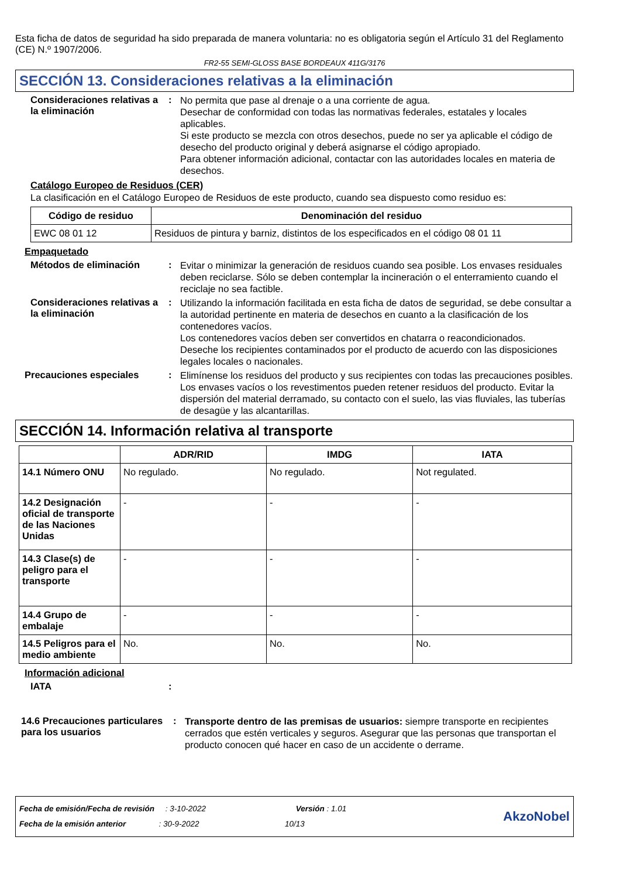Esta ficha de datos de seguridad ha sido preparada de manera voluntaria: no es obligatoria según el Artículo 31 del Reglamento (CE) N.º 1907/2006.
FR2-55 SEMI-GLOSS BASE BORDEAUX 411G/3176
SECCIÓN 13. Consideraciones relativas a la eliminación
Consideraciones relativas a la eliminación
:
No permita que pase al drenaje o a una corriente de agua.
Desechar de conformidad con todas las normativas federales, estatales y locales aplicables.
Si este producto se mezcla con otros desechos, puede no ser ya aplicable el código de desecho del producto original y deberá asignarse el código apropiado.
Para obtener información adicional, contactar con las autoridades locales en materia de desechos.
Catálogo Europeo de Residuos (CER)
La clasificación en el Catálogo Europeo de Residuos de este producto, cuando sea dispuesto como residuo es:
| Código de residuo | Denominación del residuo |
| --- | --- |
| EWC 08 01 12 | Residuos de pintura y barniz, distintos de los especificados en el código 08 01 11 |
Empaquetado
Métodos de eliminación :
Evitar o minimizar la generación de residuos cuando sea posible. Los envases residuales deben reciclarse. Sólo se deben contemplar la incineración o el enterramiento cuando el reciclaje no sea factible.
Consideraciones relativas a la eliminación
:
Utilizando la información facilitada en esta ficha de datos de seguridad, se debe consultar a la autoridad pertinente en materia de desechos en cuanto a la clasificación de los contenedores vacíos.
Los contenedores vacíos deben ser convertidos en chatarra o reacondicionados.
Deseche los recipientes contaminados por el producto de acuerdo con las disposiciones legales locales o nacionales.
Precauciones especiales :
Elimínense los residuos del producto y sus recipientes con todas las precauciones posibles. Los envases vacíos o los revestimentos pueden retener residuos del producto. Evitar la dispersión del material derramado, su contacto con el suelo, las vias fluviales, las tuberías de desagüe y las alcantarillas.
SECCIÓN 14. Información relativa al transporte
| | ADR/RID | IMDG | IATA |
| --- | --- | --- | --- |
| 14.1 Número ONU | No regulado. | No regulado. | Not regulated. |
| 14.2 Designación oficial de transporte de las Naciones Unidas | - | - | - |
| 14.3 Clase(s) de peligro para el transporte | - | - | - |
| 14.4 Grupo de embalaje | - | - | - |
| 14.5 Peligros para el medio ambiente | No. | No. | No. |
Información adicional
IATA :
14.6 Precauciones particulares para los usuarios
:
Transporte dentro de las premisas de usuarios: siempre transporte en recipientes cerrados que estén verticales y seguros. Asegurar que las personas que transportan el producto conocen qué hacer en caso de un accidente o derrame.
Fecha de emisión/Fecha de revisión : 3-10-2022 Versión : 1.01
Fecha de la emisión anterior : 30-9-2022 10/13
AkzoNobel